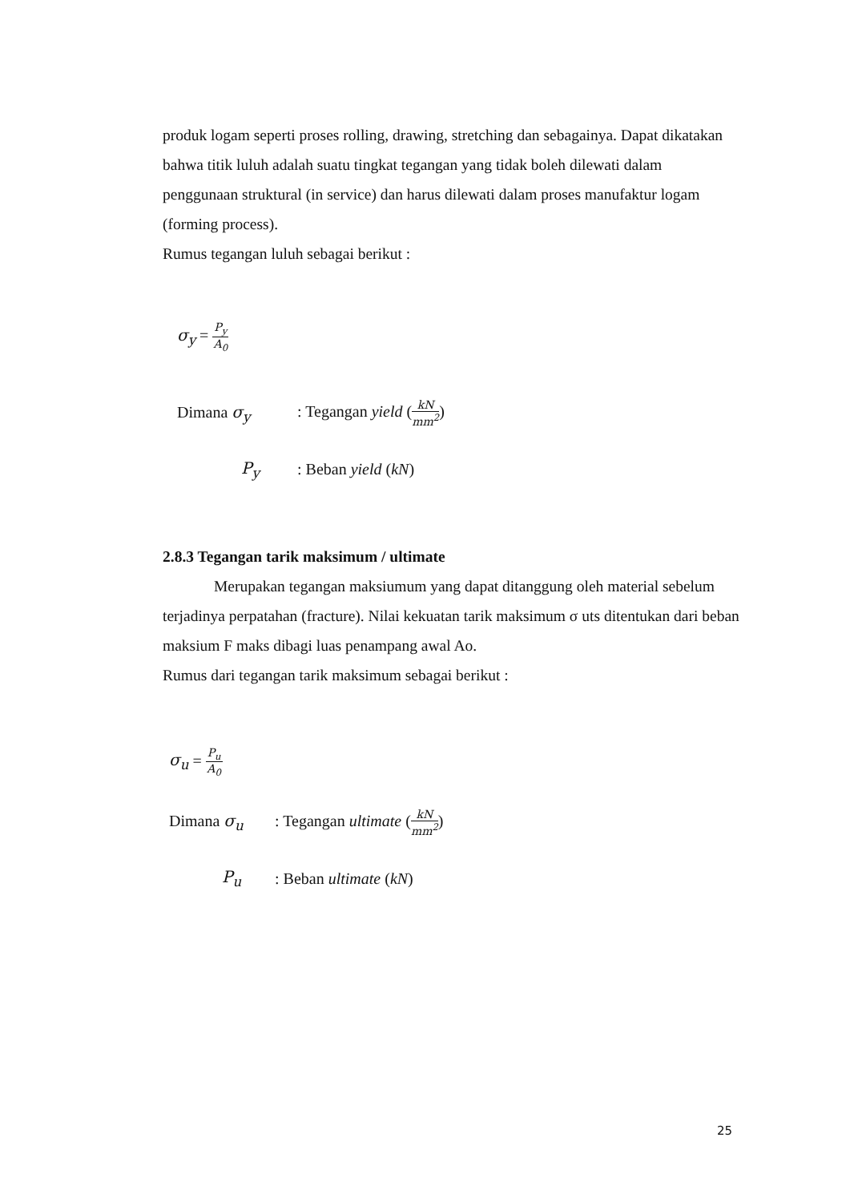produk logam seperti proses rolling, drawing, stretching dan sebagainya. Dapat dikatakan bahwa titik luluh adalah suatu tingkat tegangan yang tidak boleh dilewati dalam penggunaan struktural (in service) dan harus dilewati dalam proses manufaktur logam (forming process).
Rumus tegangan luluh sebagai berikut :
σ<sub>y</sub> = P<sub>y</sub> A<sub>0</sub>
Dimana σ<sub>y</sub>: Tegangan yield (kN mm<sup>2</sup>)
P<sub>y</sub>: Beban yield (kN)
2.8.3 Tegangan tarik maksimum / ultimate
Merupakan tegangan maksiumum yang dapat ditanggung oleh material sebelum terjadinya perpatahan (fracture). Nilai kekuatan tarik maksimum σ uts ditentukan dari beban maksium F maks dibagi luas penampang awal Ao.
Rumus dari tegangan tarik maksimum sebagai berikut :
σ<sub>u</sub> = P<sub>u</sub> A<sub>0</sub>
Dimana σ<sub>u</sub>: Tegangan ultimate (kN mm<sup>2</sup>)
P<sub>u</sub>: Beban ultimate (kN)
25